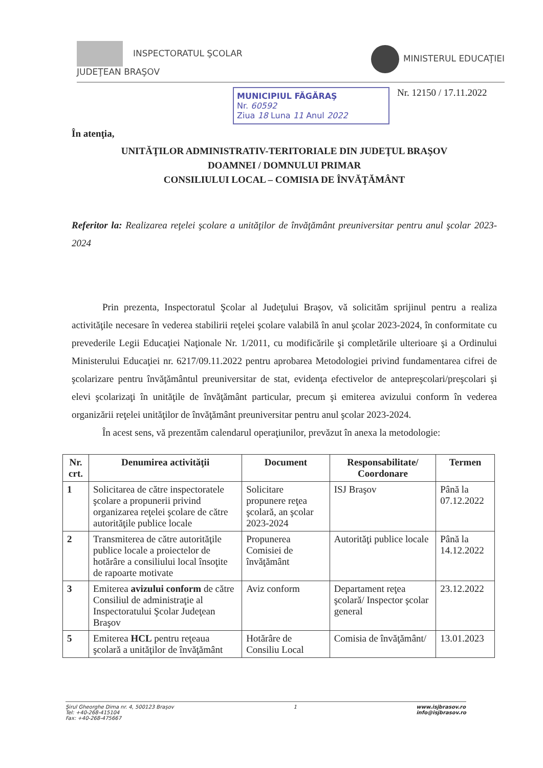INSPECTORATUL ŞCOLAR
JUDEŢEAN BRAŞOV
MINISTERUL EDUCAŢIEI
MUNICIPIUL FĂGĂRAŞ
Nr. 60592
Ziua 18 Luna 11 Anul 2022
Nr. 12150 / 17.11.2022
În atenţia,
UNITĂŢILOR ADMINISTRATIV-TERITORIALE DIN JUDEŢUL BRAŞOV
DOAMNEI / DOMNULUI PRIMAR
CONSILIULUI LOCAL – COMISIA DE ÎNVĂŢĂMÂNT
Referitor la: Realizarea reţelei şcolare a unităţilor de învăţământ preuniversitar pentru anul şcolar 2023-2024
Prin prezenta, Inspectoratul Şcolar al Judeţului Braşov, vă solicităm sprijinul pentru a realiza activităţile necesare în vederea stabilirii reţelei şcolare valabilă în anul şcolar 2023-2024, în conformitate cu prevederile Legii Educaţiei Naţionale Nr. 1/2011, cu modificările şi completările ulterioare şi a Ordinului Ministerului Educaţiei nr. 6217/09.11.2022 pentru aprobarea Metodologiei privind fundamentarea cifrei de şcolarizare pentru învăţământul preuniversitar de stat, evidenţa efectivelor de antepreşcolari/preşcolari şi elevi şcolarizaţi în unităţile de învăţământ particular, precum şi emiterea avizului conform în vederea organizării reţelei unităţilor de învăţământ preuniversitar pentru anul şcolar 2023-2024.
În acest sens, vă prezentăm calendarul operaţiunilor, prevăzut în anexa la metodologie:
| Nr. crt. | Denumirea activităţii | Document | Responsabilitate/ Coordonare | Termen |
| --- | --- | --- | --- | --- |
| 1 | Solicitarea de către inspectoratele şcolare a propunerii privind organizarea reţelei şcolare de către autorităţile publice locale | Solicitare propunere reţea şcolară, an şcolar 2023-2024 | ISJ Braşov | Până la 07.12.2022 |
| 2 | Transmiterea de către autorităţile publice locale a proiectelor de hotărâre a consiliului local însoţite de rapoarte motivate | Propunerea Comisiei de învăţământ | Autorităţi publice locale | Până la 14.12.2022 |
| 3 | Emiterea avizului conform de către Consiliul de administraţie al Inspectoratului Şcolar Judeţean Braşov | Aviz conform | Departament reţea şcolară/ Inspector şcolar general | 23.12.2022 |
| 5 | Emiterea HCL pentru reţeaua şcolară a unităţilor de învăţământ | Hotărâre de Consiliu Local | Comisia de învăţământ/ | 13.01.2023 |
Şirul Gheorghe Dima nr. 4, 500123 Braşov
Tel: +40-268-415104
Fax: +40-268-475667
1 www.isjbrasov.ro
info@isjbrasov.ro